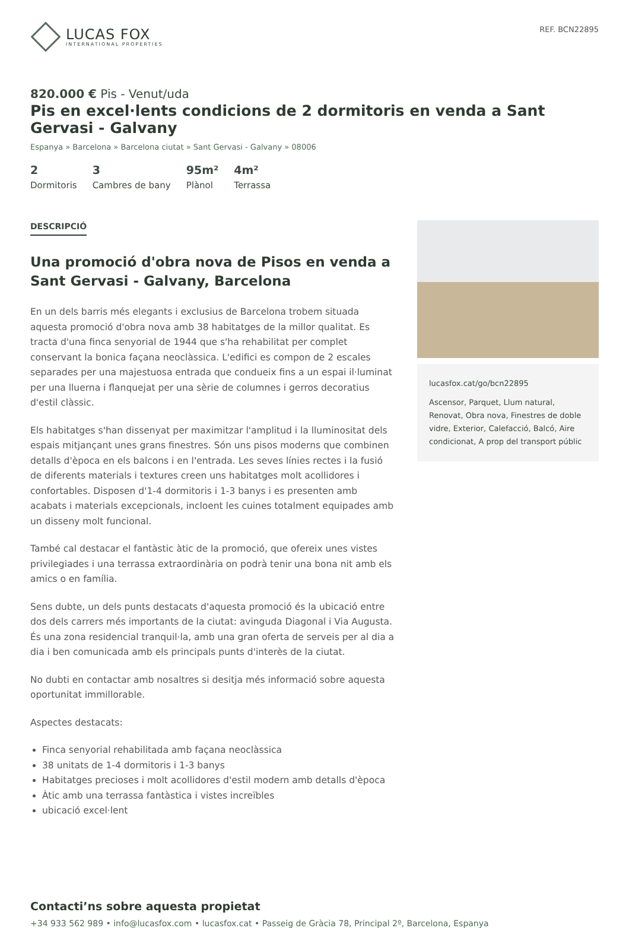LUCAS FOX
INTERNATIONAL PROPERTIES
REF. BCN22895
820.000 € Pis - Venut/uda
Pis en excel·lents condicions de 2 dormitoris en venda a Sant Gervasi - Galvany
Espanya » Barcelona » Barcelona ciutat » Sant Gervasi - Galvany » 08006
2
Dormitoris
3
Cambres de bany
95m²
Plànol
4m²
Terrassa
DESCRIPCIÓ
Una promoció d'obra nova de Pisos en venda a Sant Gervasi - Galvany, Barcelona
En un dels barris més elegants i exclusius de Barcelona trobem situada aquesta promoció d'obra nova amb 38 habitatges de la millor qualitat. Es tracta d'una finca senyorial de 1944 que s'ha rehabilitat per complet conservant la bonica façana neoclàssica. L'edifici es compon de 2 escales separades per una majestuosa entrada que condueix fins a un espai il·luminat per una lluerna i flanquejat per una sèrie de columnes i gerros decoratius d'estil clàssic.
Els habitatges s'han dissenyat per maximitzar l'amplitud i la lluminositat dels espais mitjançant unes grans finestres. Són uns pisos moderns que combinen detalls d'època en els balcons i en l'entrada. Les seves línies rectes i la fusió de diferents materials i textures creen uns habitatges molt acollidores i confortables. Disposen d'1-4 dormitoris i 1-3 banys i es presenten amb acabats i materials excepcionals, incloent les cuines totalment equipades amb un disseny molt funcional.
També cal destacar el fantàstic àtic de la promoció, que ofereix unes vistes privilegiades i una terrassa extraordinària on podrà tenir una bona nit amb els amics o en família.
Sens dubte, un dels punts destacats d'aquesta promoció és la ubicació entre dos dels carrers més importants de la ciutat: avinguda Diagonal i Via Augusta. És una zona residencial tranquil·la, amb una gran oferta de serveis per al dia a dia i ben comunicada amb els principals punts d'interès de la ciutat.
No dubti en contactar amb nosaltres si desitja més informació sobre aquesta oportunitat immillorable.
Aspectes destacats:
Finca senyorial rehabilitada amb façana neoclàssica
38 unitats de 1-4 dormitoris i 1-3 banys
Habitatges precioses i molt acollidores d'estil modern amb detalls d'època
Àtic amb una terrassa fantàstica i vistes increïbles
ubicació excel·lent
lucasfox.cat/go/bcn22895
Ascensor, Parquet, Llum natural, Renovat, Obra nova, Finestres de doble vidre, Exterior, Calefacció, Balcó, Aire condicionat, A prop del transport públic
Contacti’ns sobre aquesta propietat
+34 933 562 989 • info@lucasfox.com • lucasfox.cat • Passeig de Gràcia 78, Principal 2º, Barcelona, Espanya